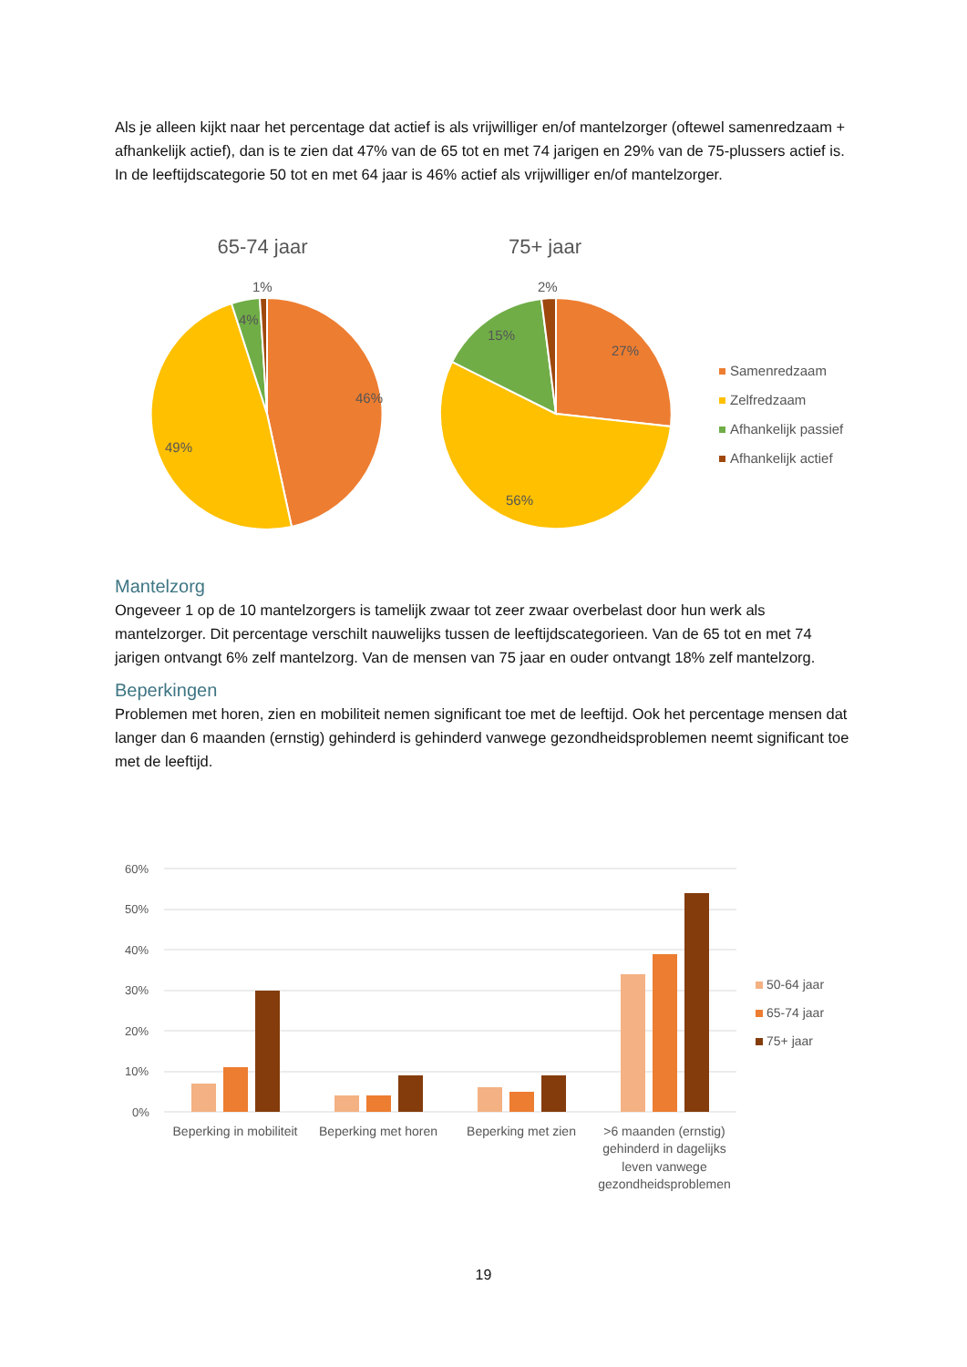Als je alleen kijkt naar het percentage dat actief is als vrijwilliger en/of mantelzorger (oftewel samenredzaam + afhankelijk actief), dan is te zien dat 47% van de 65 tot en met 74 jarigen en 29% van de 75-plussers actief is. In de leeftijdscategorie 50 tot en met 64 jaar is 46% actief als vrijwilliger en/of mantelzorger.
65-74 jaar
75+ jaar
46%
49%
4%
1%
27%
56%
15%
2%
Samenredzaam
Zelfredzaam
Afhankelijk passief
Afhankelijk actief
Mantelzorg
Ongeveer 1 op de 10 mantelzorgers is tamelijk zwaar tot zeer zwaar overbelast door hun werk als mantelzorger. Dit percentage verschilt nauwelijks tussen de leeftijdscategorieen. Van de 65 tot en met 74 jarigen ontvangt 6% zelf mantelzorg. Van de mensen van 75 jaar en ouder ontvangt 18% zelf mantelzorg.
Beperkingen
Problemen met horen, zien en mobiliteit nemen significant toe met de leeftijd. Ook het percentage mensen dat langer dan 6 maanden (ernstig) gehinderd is gehinderd vanwege gezondheidsproblemen neemt significant toe met de leeftijd.
60%
50%
40%
30%
20%
10%
0%
Beperking in mobiliteit
Beperking met horen
Beperking met zien
>6 maanden (ernstig)
gehinderd in dagelijks
leven vanwege
gezondheidsproblemen
50-64 jaar
65-74 jaar
75+ jaar
19